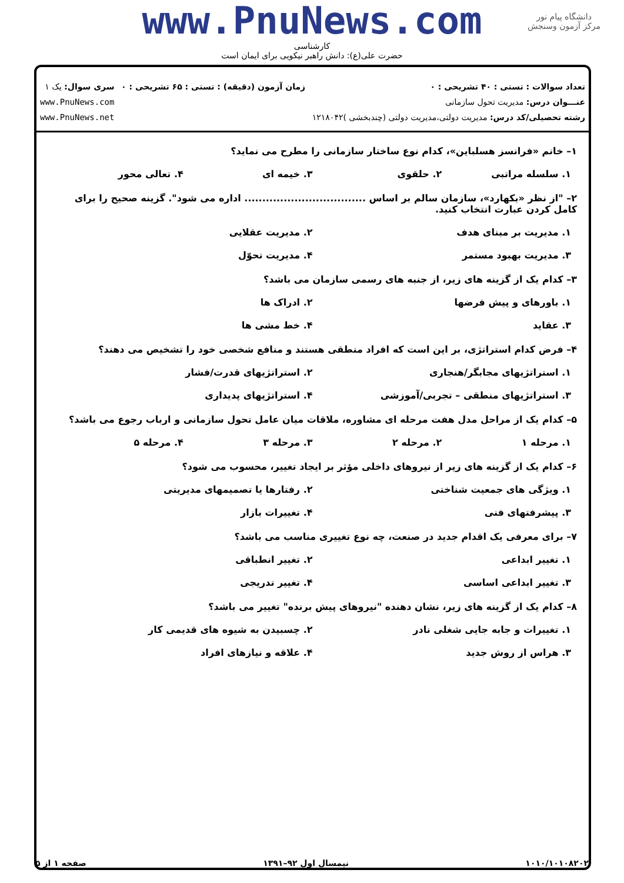دانشگاه پیام نور
مرکز آزمون وسنجش
www.PnuNews.com
کارشناسی
حضرت علی(ع): دانش راهبر نیکویی برای ایمان است
تعداد سوالات : تستی : ۴۰ تشریحی : ۰
عنـــوان درس: مدیریت تحول سازمانی
رشته تحصیلی/کد درس: مدیریت دولتی،مدیریت دولتی (چندبخشی )۱۲۱۸۰۴۲
زمان آزمون (دقیقه) : تستی : ۶۵ تشریحی : ۰
سری سوال: یک ۱
www.PnuNews.com
www.PnuNews.net
۱– خانم «فرانسز هسلباین»، کدام نوع ساختار سازمانی را مطرح می نماید؟
۱. سلسله مراتبی ۲. حلقوی ۳. خیمه ای ۴. تعالی محور
۲– "از نظر «بکهارد»، سازمان سالم بر اساس .................................. اداره می شود". گزینه صحیح را برای کامل کردن عبارت انتخاب کنید.
۱. مدیریت بر مبنای هدف ۲. مدیریت عقلایی
۳. مدیریت بهبود مستمر ۴. مدیریت تحوّل
۳– کدام یک از گزینه های زیر، از جنبه های رسمی سازمان می باشد؟
۱. باورهای و پیش فرضها ۲. ادراک ها
۳. عقاید ۴. خط مشی ها
۴– فرض کدام استراتژی، بر این است که افراد منطقی هستند و منافع شخصی خود را تشخیص می دهند؟
۱. استراتژیهای مجابگر/هنجاری ۲. استراتژیهای قدرت/فشار
۳. استراتژیهای منطقی – تجربی/آموزشی ۴. استراتژیهای پدیداری
۵– کدام یک از مراحل مدل هفت مرحله ای مشاوره، ملاقات میان عامل تحول سازمانی و ارباب رجوع می باشد؟
۱. مرحله ۱ ۲. مرحله ۲ ۳. مرحله ۳ ۴. مرحله ۵
۶– کدام یک از گزینه های زیر از نیروهای داخلی مؤثر بر ایجاد تغییر، محسوب می شود؟
۱. ویژگی های جمعیت شناختی ۲. رفتارها یا تصمیمهای مدیریتی
۳. پیشرفتهای فنی ۴. تغییرات بازار
۷– برای معرفی یک اقدام جدید در صنعت، چه نوع تغییری مناسب می باشد؟
۱. تغییر ابداعی ۲. تغییر انطباقی
۳. تغییر ابداعی اساسی ۴. تغییر تدریجی
۸– کدام یک از گزینه های زیر، نشان دهنده "نیروهای پیش برنده" تغییر می باشد؟
۱. تغییرات و جابه جایی شغلی نادر ۲. چسبیدن به شیوه های قدیمی کار
۳. هراس از روش جدید ۴. علاقه و نیازهای افراد
۱۰۱۰/۱۰۱۰۸۲۰۲ نیمسال اول ۹۲–۱۳۹۱ صفحه ۱ از ۵